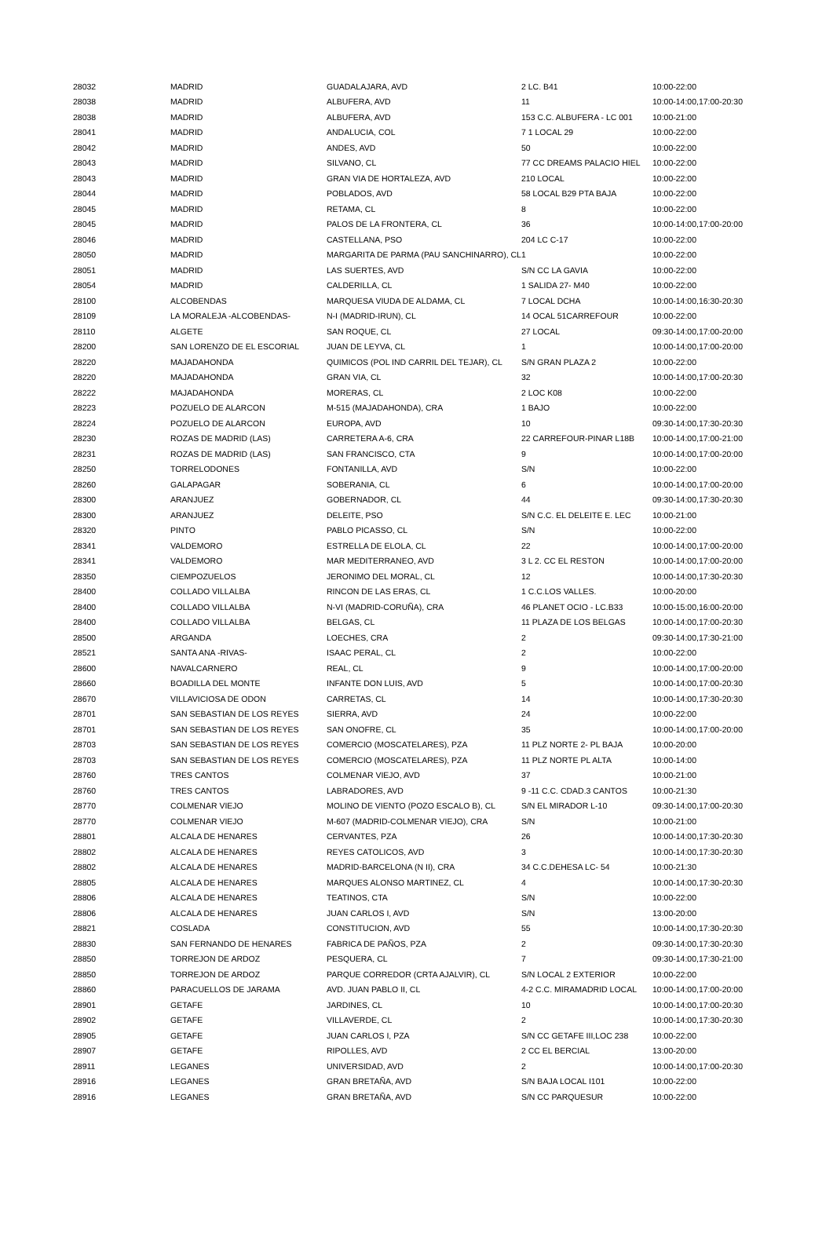| 28032 | MADRID | GUADALAJARA, AVD | 2 LC. B41 | 10:00-22:00 |
| 28038 | MADRID | ALBUFERA, AVD | 11 | 10:00-14:00,17:00-20:30 |
| 28038 | MADRID | ALBUFERA, AVD | 153 C.C. ALBUFERA - LC 001 | 10:00-21:00 |
| 28041 | MADRID | ANDALUCIA, COL | 7 1 LOCAL 29 | 10:00-22:00 |
| 28042 | MADRID | ANDES, AVD | 50 | 10:00-22:00 |
| 28043 | MADRID | SILVANO, CL | 77 CC DREAMS PALACIO HIEL | 10:00-22:00 |
| 28043 | MADRID | GRAN VIA DE HORTALEZA, AVD | 210 LOCAL | 10:00-22:00 |
| 28044 | MADRID | POBLADOS, AVD | 58 LOCAL B29 PTA BAJA | 10:00-22:00 |
| 28045 | MADRID | RETAMA, CL | 8 | 10:00-22:00 |
| 28045 | MADRID | PALOS DE LA FRONTERA, CL | 36 | 10:00-14:00,17:00-20:00 |
| 28046 | MADRID | CASTELLANA, PSO | 204 LC C-17 | 10:00-22:00 |
| 28050 | MADRID | MARGARITA DE PARMA (PAU SANCHINARRO), CL | 1 | 10:00-22:00 |
| 28051 | MADRID | LAS SUERTES, AVD | S/N CC LA GAVIA | 10:00-22:00 |
| 28054 | MADRID | CALDERILLA, CL | 1 SALIDA 27- M40 | 10:00-22:00 |
| 28100 | ALCOBENDAS | MARQUESA VIUDA DE ALDAMA, CL | 7 LOCAL DCHA | 10:00-14:00,16:30-20:30 |
| 28109 | LA MORALEJA -ALCOBENDAS- | N-I (MADRID-IRUN), CL | 14 OCAL 51CARREFOUR | 10:00-22:00 |
| 28110 | ALGETE | SAN ROQUE, CL | 27 LOCAL | 09:30-14:00,17:00-20:00 |
| 28200 | SAN LORENZO DE EL ESCORIAL | JUAN DE LEYVA, CL | 1 | 10:00-14:00,17:00-20:00 |
| 28220 | MAJADAHONDA | QUIMICOS (POL IND CARRIL DEL TEJAR), CL | S/N GRAN PLAZA 2 | 10:00-22:00 |
| 28220 | MAJADAHONDA | GRAN VIA, CL | 32 | 10:00-14:00,17:00-20:30 |
| 28222 | MAJADAHONDA | MORERAS, CL | 2 LOC K08 | 10:00-22:00 |
| 28223 | POZUELO DE ALARCON | M-515 (MAJADAHONDA), CRA | 1 BAJO | 10:00-22:00 |
| 28224 | POZUELO DE ALARCON | EUROPA, AVD | 10 | 09:30-14:00,17:30-20:30 |
| 28230 | ROZAS DE MADRID (LAS) | CARRETERA A-6, CRA | 22 CARREFOUR-PINAR L18B | 10:00-14:00,17:00-21:00 |
| 28231 | ROZAS DE MADRID (LAS) | SAN FRANCISCO, CTA | 9 | 10:00-14:00,17:00-20:00 |
| 28250 | TORRELODONES | FONTANILLA, AVD | S/N | 10:00-22:00 |
| 28260 | GALAPAGAR | SOBERANIA, CL | 6 | 10:00-14:00,17:00-20:00 |
| 28300 | ARANJUEZ | GOBERNADOR, CL | 44 | 09:30-14:00,17:30-20:30 |
| 28300 | ARANJUEZ | DELEITE, PSO | S/N C.C. EL DELEITE E. LEC | 10:00-21:00 |
| 28320 | PINTO | PABLO PICASSO, CL | S/N | 10:00-22:00 |
| 28341 | VALDEMORO | ESTRELLA DE ELOLA, CL | 22 | 10:00-14:00,17:00-20:00 |
| 28341 | VALDEMORO | MAR MEDITERRANEO, AVD | 3 L 2. CC EL RESTON | 10:00-14:00,17:00-20:00 |
| 28350 | CIEMPOZUELOS | JERONIMO DEL MORAL, CL | 12 | 10:00-14:00,17:30-20:30 |
| 28400 | COLLADO VILLALBA | RINCON DE LAS ERAS, CL | 1 C.C.LOS VALLES. | 10:00-20:00 |
| 28400 | COLLADO VILLALBA | N-VI (MADRID-CORUÑA), CRA | 46 PLANET OCIO - LC.B33 | 10:00-15:00,16:00-20:00 |
| 28400 | COLLADO VILLALBA | BELGAS, CL | 11 PLAZA DE LOS BELGAS | 10:00-14:00,17:00-20:30 |
| 28500 | ARGANDA | LOECHES, CRA | 2 | 09:30-14:00,17:30-21:00 |
| 28521 | SANTA ANA -RIVAS- | ISAAC PERAL, CL | 2 | 10:00-22:00 |
| 28600 | NAVALCARNERO | REAL, CL | 9 | 10:00-14:00,17:00-20:00 |
| 28660 | BOADILLA DEL MONTE | INFANTE DON LUIS, AVD | 5 | 10:00-14:00,17:00-20:30 |
| 28670 | VILLAVICIOSA DE ODON | CARRETAS, CL | 14 | 10:00-14:00,17:30-20:30 |
| 28701 | SAN SEBASTIAN DE LOS REYES | SIERRA, AVD | 24 | 10:00-22:00 |
| 28701 | SAN SEBASTIAN DE LOS REYES | SAN ONOFRE, CL | 35 | 10:00-14:00,17:00-20:00 |
| 28703 | SAN SEBASTIAN DE LOS REYES | COMERCIO (MOSCATELARES), PZA | 11 PLZ NORTE 2- PL BAJA | 10:00-20:00 |
| 28703 | SAN SEBASTIAN DE LOS REYES | COMERCIO (MOSCATELARES), PZA | 11 PLZ NORTE PL ALTA | 10:00-14:00 |
| 28760 | TRES CANTOS | COLMENAR VIEJO, AVD | 37 | 10:00-21:00 |
| 28760 | TRES CANTOS | LABRADORES, AVD | 9 -11 C.C. CDAD.3 CANTOS | 10:00-21:30 |
| 28770 | COLMENAR VIEJO | MOLINO DE VIENTO (POZO ESCALO B), CL | S/N EL MIRADOR L-10 | 09:30-14:00,17:00-20:30 |
| 28770 | COLMENAR VIEJO | M-607 (MADRID-COLMENAR VIEJO), CRA | S/N | 10:00-21:00 |
| 28801 | ALCALA DE HENARES | CERVANTES, PZA | 26 | 10:00-14:00,17:30-20:30 |
| 28802 | ALCALA DE HENARES | REYES CATOLICOS, AVD | 3 | 10:00-14:00,17:30-20:30 |
| 28802 | ALCALA DE HENARES | MADRID-BARCELONA (N II), CRA | 34 C.C.DEHESA LC- 54 | 10:00-21:30 |
| 28805 | ALCALA DE HENARES | MARQUES ALONSO MARTINEZ, CL | 4 | 10:00-14:00,17:30-20:30 |
| 28806 | ALCALA DE HENARES | TEATINOS, CTA | S/N | 10:00-22:00 |
| 28806 | ALCALA DE HENARES | JUAN CARLOS I, AVD | S/N | 13:00-20:00 |
| 28821 | COSLADA | CONSTITUCION, AVD | 55 | 10:00-14:00,17:30-20:30 |
| 28830 | SAN FERNANDO DE HENARES | FABRICA DE PAÑOS, PZA | 2 | 09:30-14:00,17:30-20:30 |
| 28850 | TORREJON DE ARDOZ | PESQUERA, CL | 7 | 09:30-14:00,17:30-21:00 |
| 28850 | TORREJON DE ARDOZ | PARQUE CORREDOR (CRTA AJALVIR), CL | S/N LOCAL 2 EXTERIOR | 10:00-22:00 |
| 28860 | PARACUELLOS DE JARAMA | AVD. JUAN PABLO II, CL | 4-2 C.C. MIRAMADRID LOCAL | 10:00-14:00,17:00-20:00 |
| 28901 | GETAFE | JARDINES, CL | 10 | 10:00-14:00,17:00-20:30 |
| 28902 | GETAFE | VILLAVERDE, CL | 2 | 10:00-14:00,17:30-20:30 |
| 28905 | GETAFE | JUAN CARLOS I, PZA | S/N CC GETAFE III,LOC 238 | 10:00-22:00 |
| 28907 | GETAFE | RIPOLLES, AVD | 2 CC EL BERCIAL | 13:00-20:00 |
| 28911 | LEGANES | UNIVERSIDAD, AVD | 2 | 10:00-14:00,17:00-20:30 |
| 28916 | LEGANES | GRAN BRETAÑA, AVD | S/N BAJA LOCAL I101 | 10:00-22:00 |
| 28916 | LEGANES | GRAN BRETAÑA, AVD | S/N CC PARQUESUR | 10:00-22:00 |